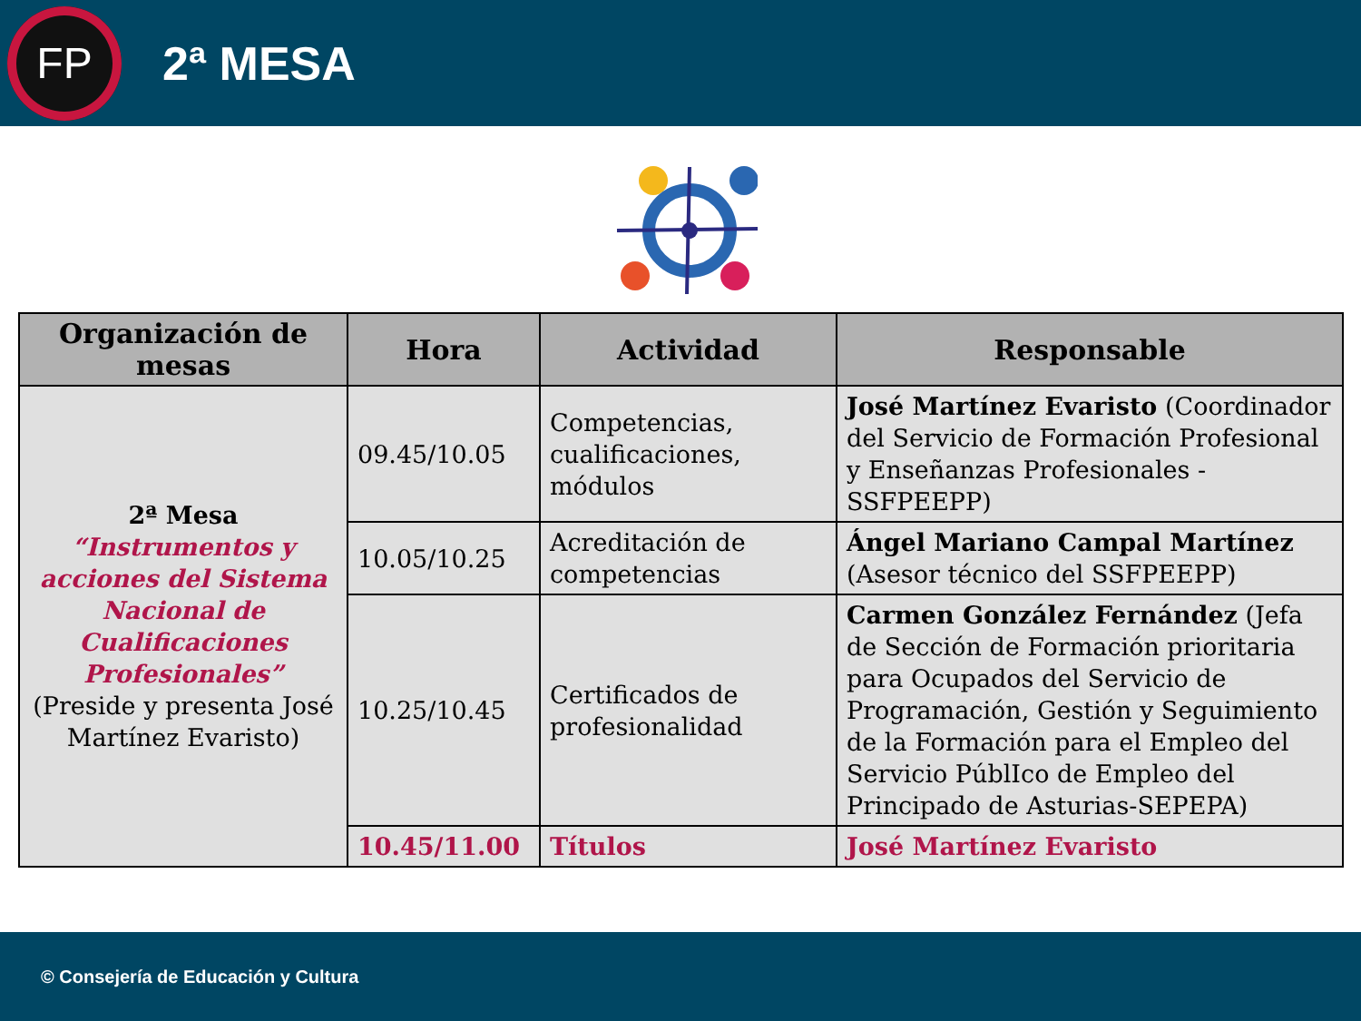FP
2ª MESA
| Organización de mesas | Hora | Actividad | Responsable |
| --- | --- | --- | --- |
| 2ª Mesa “Instrumentos y acciones del Sistema Nacional de Cualificaciones Profesionales” (Preside y presenta José Martínez Evaristo) | 09.45/10.05 | Competencias, cualificaciones, módulos | José Martínez Evaristo (Coordinador del Servicio de Formación Profesional y Enseñanzas Profesionales -SSFPEEPP) |
| | 10.05/10.25 | Acreditación de competencias | Ángel Mariano Campal Martínez (Asesor técnico del SSFPEEPP) |
| | 10.25/10.45 | Certificados de profesionalidad | Carmen González Fernández (Jefa de Sección de Formación prioritaria para Ocupados del Servicio de Programación, Gestión y Seguimiento de la Formación para el Empleo del Servicio PúblIco de Empleo del Principado de Asturias-SEPEPA) |
| | 10.45/11.00 | Títulos | José Martínez Evaristo |
© Consejería de Educación y Cultura